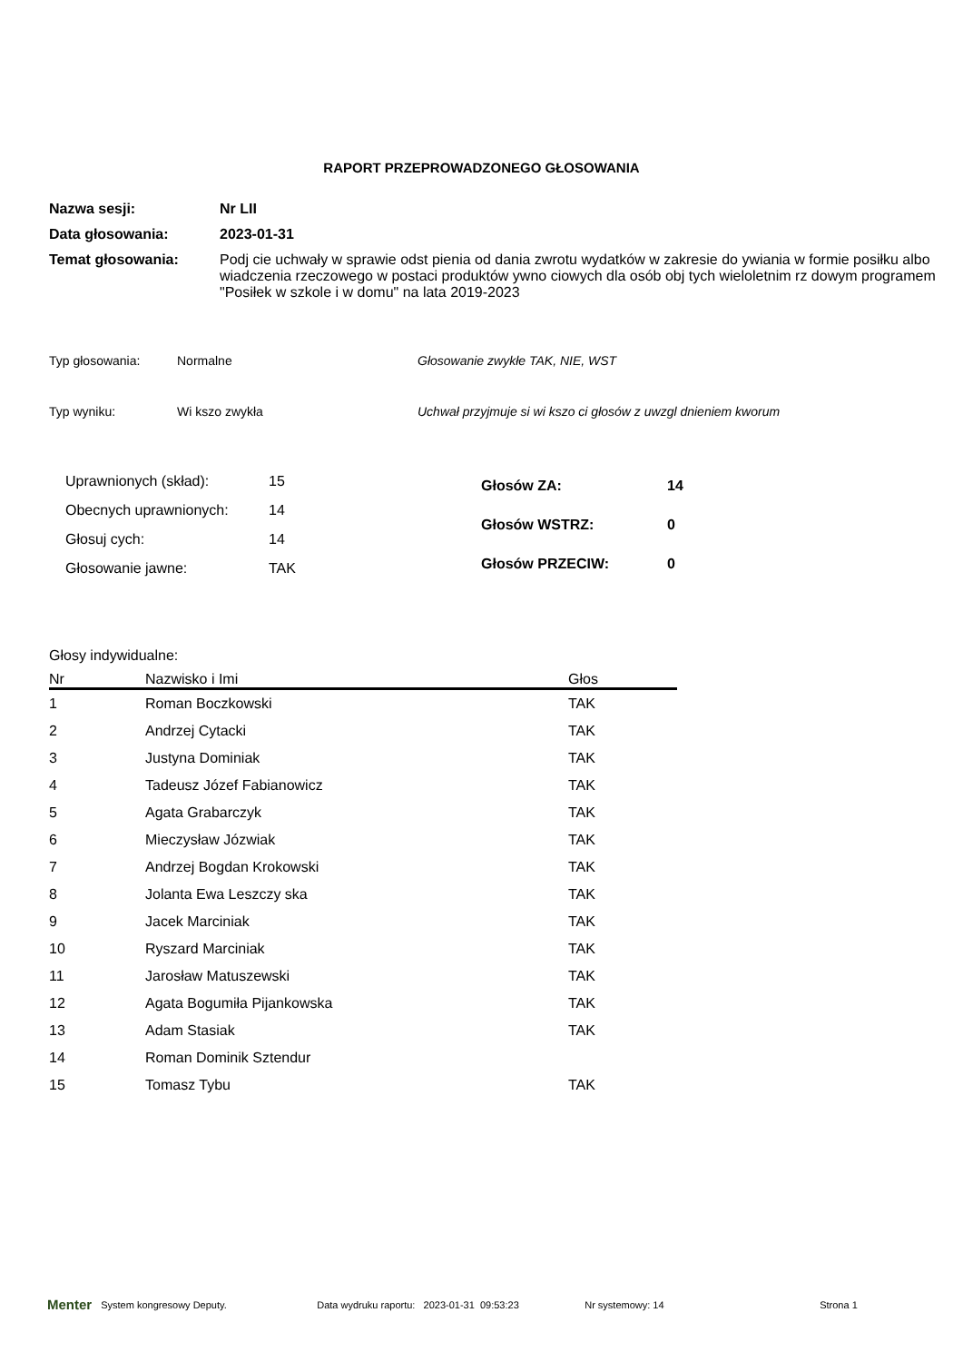RAPORT PRZEPROWADZONEGO GŁOSOWANIA
Nazwa sesji: Nr LII
Data głosowania: 2023-01-31
Temat głosowania: Podj cie uchwały w sprawie odst pienia od dania zwrotu wydatków w zakresie do ywiania w formie posiłku albo wiadczenia rzeczowego w postaci produktów ywno ciowych dla osób obj tych wieloletnim rz dowym programem "Posiłek w szkole i w domu" na lata 2019-2023
Typ głosowania: Normalne Głosowanie zwykłe TAK, NIE, WST
Typ wyniku: Wi kszo zwykła Uchwał przyjmuje si wi kszo ci głosów z uwzgl dnieniem kworum
| Uprawnionych (skład): | 15 |
| Obecnych uprawnionych: | 14 |
| Głosuj cych: | 14 |
| Głosowanie jawne: | TAK |
| Głosów ZA: | 14 |
| Głosów WSTRZ: | 0 |
| Głosów PRZECIW: | 0 |
Głosy indywidualne:
| Nr | Nazwisko i Imi | Głos |
| --- | --- | --- |
| 1 | Roman Boczkowski | TAK |
| 2 | Andrzej Cytacki | TAK |
| 3 | Justyna Dominiak | TAK |
| 4 | Tadeusz Józef Fabianowicz | TAK |
| 5 | Agata Grabarczyk | TAK |
| 6 | Mieczysław Józwiak | TAK |
| 7 | Andrzej Bogdan Krokowski | TAK |
| 8 | Jolanta Ewa Leszczy ska | TAK |
| 9 | Jacek Marciniak | TAK |
| 10 | Ryszard Marciniak | TAK |
| 11 | Jarosław Matuszewski | TAK |
| 12 | Agata Bogumiła Pijankowska | TAK |
| 13 | Adam Stasiak | TAK |
| 14 | Roman Dominik Sztendur | |
| 15 | Tomasz Tybu | TAK |
Menter System kongresowy Deputy. Data wydruku raportu: 2023-01-31 09:53:23 Nr systemowy: 14 Strona 1